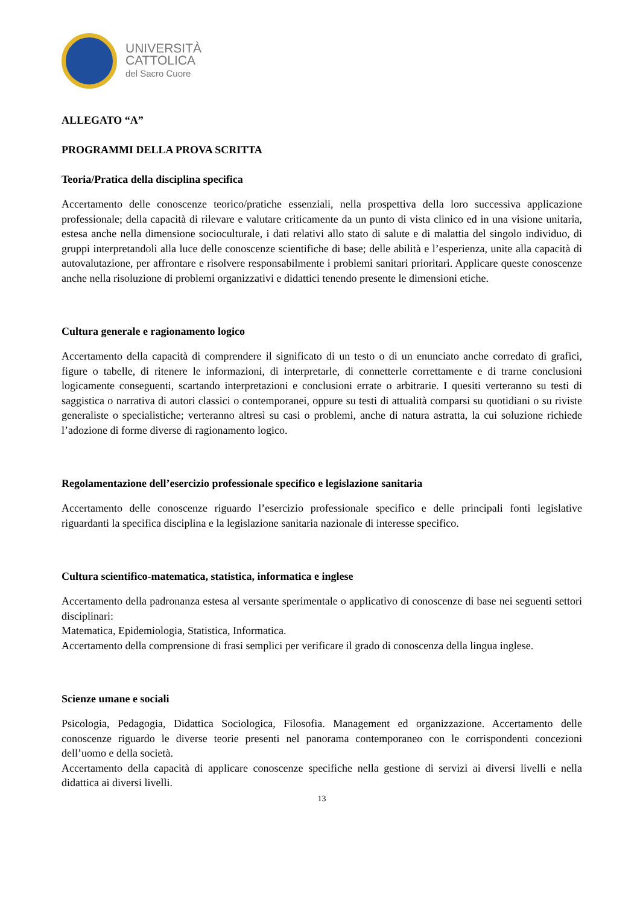UNIVERSITÀ
CATTOLICA
del Sacro Cuore
ALLEGATO “A”
PROGRAMMI DELLA PROVA SCRITTA
Teoria/Pratica della disciplina specifica
Accertamento delle conoscenze teorico/pratiche essenziali, nella prospettiva della loro successiva applicazione professionale; della capacità di rilevare e valutare criticamente da un punto di vista clinico ed in una visione unitaria, estesa anche nella dimensione socioculturale, i dati relativi allo stato di salute e di malattia del singolo individuo, di gruppi interpretandoli alla luce delle conoscenze scientifiche di base; delle abilità e l’esperienza, unite alla capacità di autovalutazione, per affrontare e risolvere responsabilmente i problemi sanitari prioritari. Applicare queste conoscenze anche nella risoluzione di problemi organizzativi e didattici tenendo presente le dimensioni etiche.
Cultura generale e ragionamento logico
Accertamento della capacità di comprendere il significato di un testo o di un enunciato anche corredato di grafici, figure o tabelle, di ritenere le informazioni, di interpretarle, di connetterle correttamente e di trarne conclusioni logicamente conseguenti, scartando interpretazioni e conclusioni errate o arbitrarie. I quesiti verteranno su testi di saggistica o narrativa di autori classici o contemporanei, oppure su testi di attualità comparsi su quotidiani o su riviste generaliste o specialistiche; verteranno altresì su casi o problemi, anche di natura astratta, la cui soluzione richiede l’adozione di forme diverse di ragionamento logico.
Regolamentazione dell’esercizio professionale specifico e legislazione sanitaria
Accertamento delle conoscenze riguardo l’esercizio professionale specifico e delle principali fonti legislative riguardanti la specifica disciplina e la legislazione sanitaria nazionale di interesse specifico.
Cultura scientifico-matematica, statistica, informatica e inglese
Accertamento della padronanza estesa al versante sperimentale o applicativo di conoscenze di base nei seguenti settori disciplinari:
Matematica, Epidemiologia, Statistica, Informatica.
Accertamento della comprensione di frasi semplici per verificare il grado di conoscenza della lingua inglese.
Scienze umane e sociali
Psicologia, Pedagogia, Didattica Sociologica, Filosofia. Management ed organizzazione. Accertamento delle conoscenze riguardo le diverse teorie presenti nel panorama contemporaneo con le corrispondenti concezioni dell’uomo e della società.
Accertamento della capacità di applicare conoscenze specifiche nella gestione di servizi ai diversi livelli e nella didattica ai diversi livelli.
13